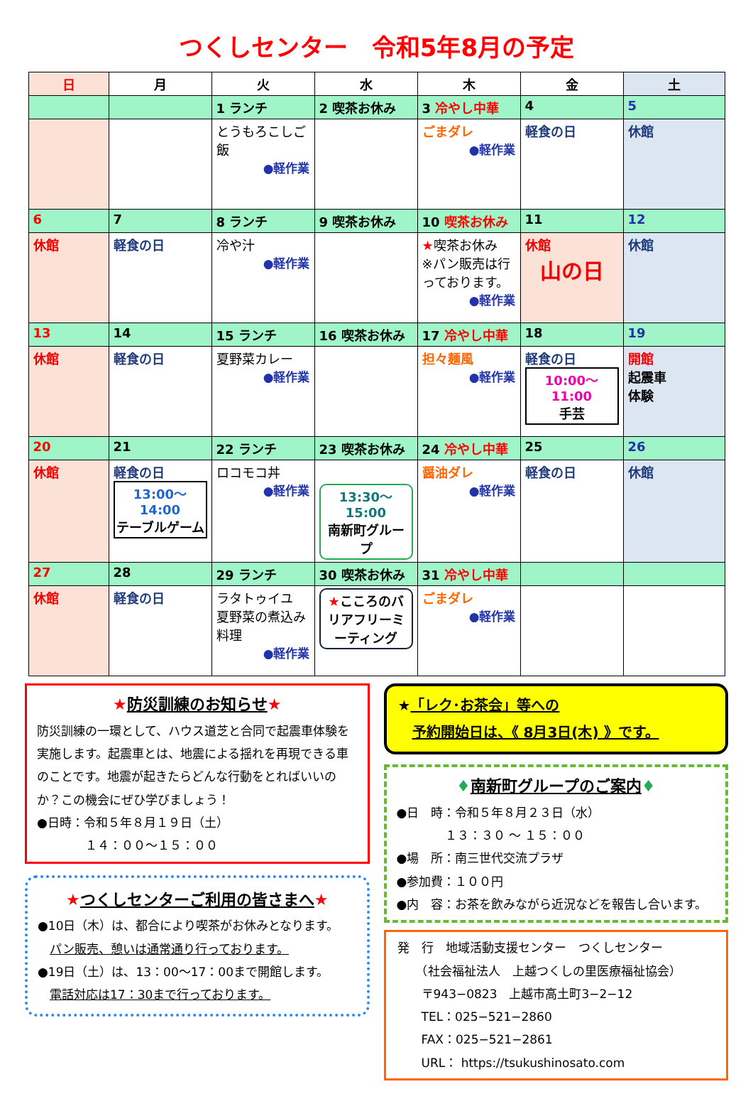つくしセンター　令和5年8月の予定
| 日 | 月 | 火 | 水 | 木 | 金 | 土 |
| --- | --- | --- | --- | --- | --- | --- |
| | | 1 ランチ | 2 喫茶お休み | 3 冷やし中華 | 4 | 5 |
| | | とうもろこしご飯 ●軽作業 | | ごまダレ ●軽作業 | 軽食の日 | 休館 |
| 6 | 7 | 8 ランチ | 9 喫茶お休み | 10 喫茶お休み | 11 | 12 |
| 休館 | 軽食の日 | 冷や汁 ●軽作業 | | ★ 喫茶お休み ※パン販売は行っております。 ●軽作業 | 休館 山の日 | 休館 |
| 13 | 14 | 15 ランチ | 16 喫茶お休み | 17 冷やし中華 | 18 | 19 |
| 休館 | 軽食の日 | 夏野菜カレー ●軽作業 | | 担々麺風 ●軽作業 | 軽食の日 10:00～11:00 手芸 | 開館 起震車 体験 |
| 20 | 21 | 22 ランチ | 23 喫茶お休み | 24 冷やし中華 | 25 | 26 |
| 休館 | 軽食の日 13:00～14:00 テーブルゲーム | ロコモコ丼 ●軽作業 | 13:30～15:00 南新町グループ | 醤油ダレ ●軽作業 | 軽食の日 | 休館 |
| 27 | 28 | 29 ランチ | 30 喫茶お休み | 31 冷やし中華 | | |
| 休館 | 軽食の日 | ラタトゥイユ 夏野菜の煮込み料理 ●軽作業 | ★ こころのバリアフリーミーティング | ごまダレ ●軽作業 | | |
★防災訓練のお知らせ★
防災訓練の一環として、ハウス道芝と合同で起震車体験を実施します。起震車とは、地震による揺れを再現できる車のことです。地震が起きたらどんな行動をとればいいのか？この機会にぜひ学びましょう！
●日時：令和５年８月１９日（土）
　　　　１４：００～１５：００
★つくしセンターご利用の皆さまへ★
●10日（木）は、都合により喫茶がお休みとなります。
　パン販売、憩いは通常通り行っております。
●19日（土）は、13：00～17：00まで開館します。
　電話対応は17：30まで行っております。
★「レク･お茶会」等への
　予約開始日は、《 8月3日(木) 》です。
♦南新町グループのご案内♦
●日　時：令和５年８月２３日（水）
　　　　１３：３０ ～ １５：００
●場　所：南三世代交流プラザ
●参加費：１００円
●内　容：お茶を飲みながら近況などを報告し合います。
発　行　地域活動支援センター　つくしセンター
　　（社会福祉法人　上越つくしの里医療福祉協会）
　　〒943−0823　上越市高土町3−2−12
　　TEL：025−521−2860
　　FAX：025−521−2861
　　URL： https://tsukushinosato.com